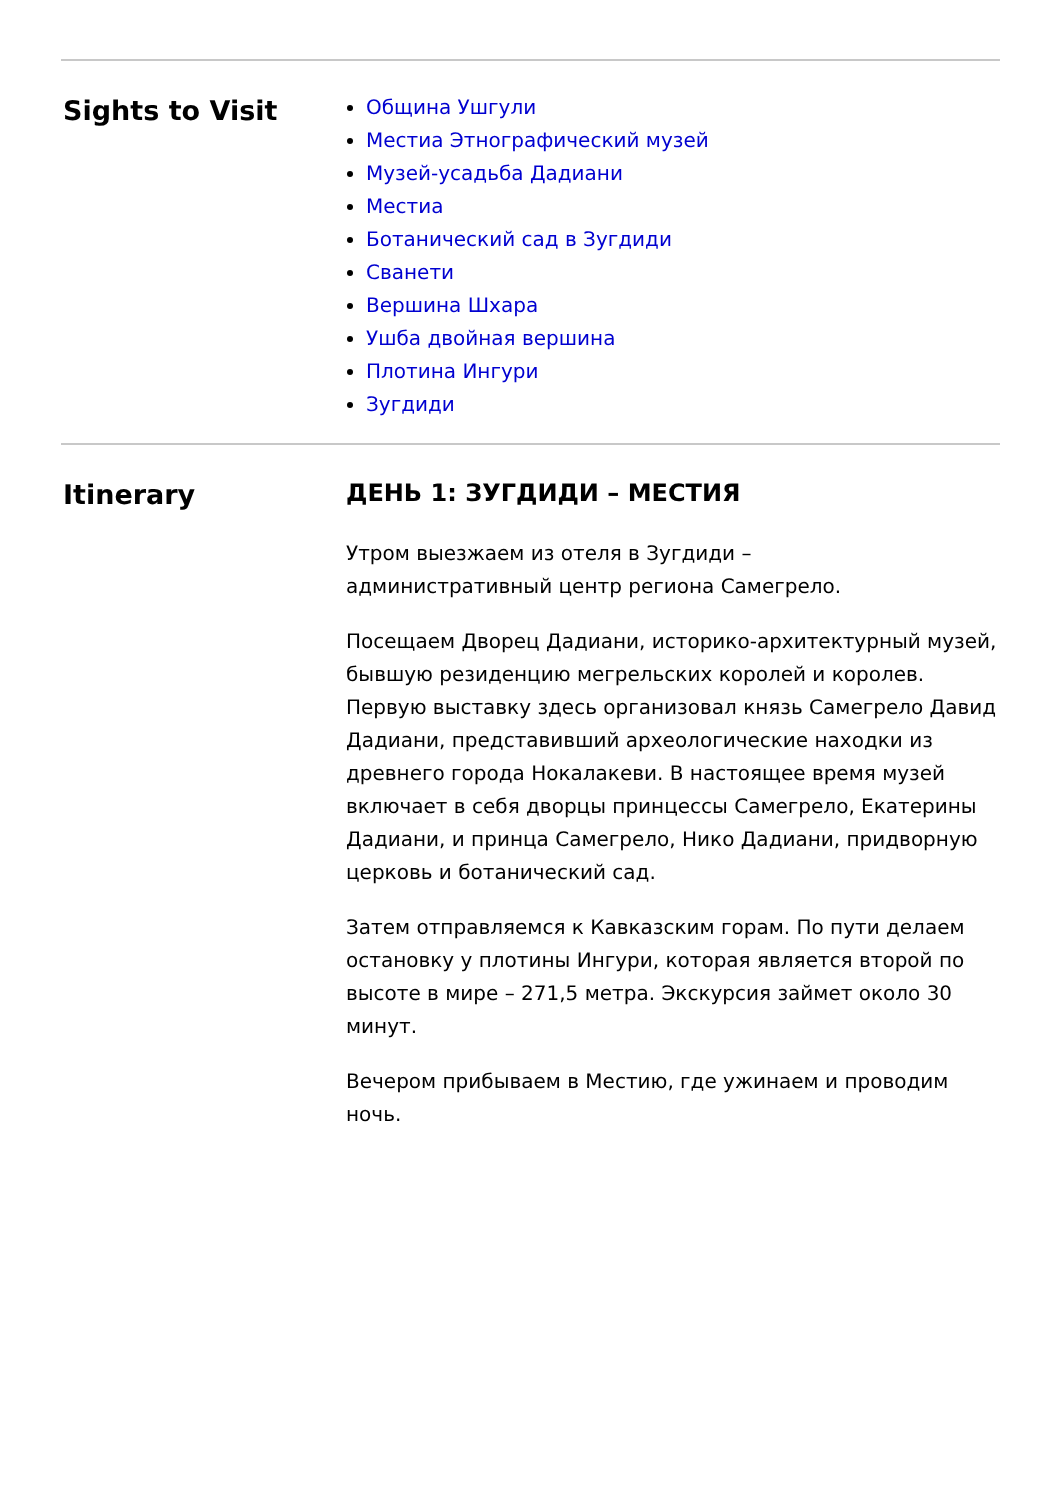Sights to Visit
Община Ушгули
Местиа Этнографический музей
Музей-усадьба Дадиани
Местиа
Ботанический сад в Зугдиди
Сванети
Вершина Шхара
Ушба двойная вершина
Плотина Ингури
Зугдиди
Itinerary ДЕНЬ 1: ЗУГДИДИ – МЕСТИЯ
Утром выезжаем из отеля в Зугдиди –
административный центр региона Самегрело.
Посещаем Дворец Дадиани, историко-архитектурный музей, бывшую резиденцию мегрельских королей и королев. Первую выставку здесь организовал князь Самегрело Давид Дадиани, представивший археологические находки из древнего города Нокалакеви. В настоящее время музей включает в себя дворцы принцессы Самегрело, Екатерины Дадиани, и принца Самегрело, Нико Дадиани, придворную церковь и ботанический сад.
Затем отправляемся к Кавказским горам. По пути делаем остановку у плотины Ингури, которая является второй по высоте в мире – 271,5 метра. Экскурсия займет около 30 минут.
Вечером прибываем в Местию, где ужинаем и проводим ночь.